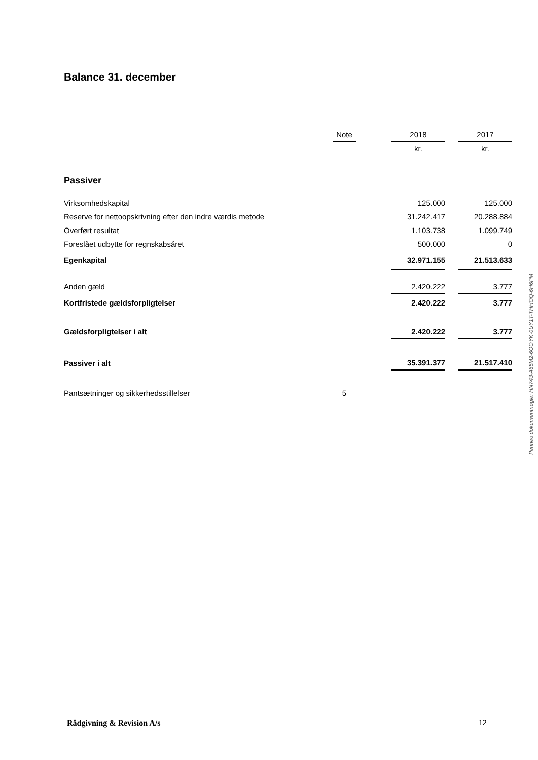Balance 31. december
| | Note | | 2018 | | 2017 |
| --- | --- | --- | --- | --- | --- |
| | | | kr. | | kr. |
| Passiver | | | | | |
| Virksomhedskapital | | | 125.000 | | 125.000 |
| Reserve for nettoopskrivning efter den indre værdis metode | | | 31.242.417 | | 20.288.884 |
| Overført resultat | | | 1.103.738 | | 1.099.749 |
| Foreslået udbytte for regnskabsåret | | | 500.000 | | 0 |
| Egenkapital | | | 32.971.155 | | 21.513.633 |
| Anden gæld | | | 2.420.222 | | 3.777 |
| Kortfristede gældsforpligtelser | | | 2.420.222 | | 3.777 |
| Gældsforpligtelser i alt | | | 2.420.222 | | 3.777 |
| Passiver i alt | | | 35.391.377 | | 21.517.410 |
| Pantsætninger og sikkerhedsstillelser | 5 | | | | |
Penneo dokumentnøgle: HN743-A65M2-6OOYK-0UY1T-THHOQ-6H6PM
Rådgivning & Revision A/s 12